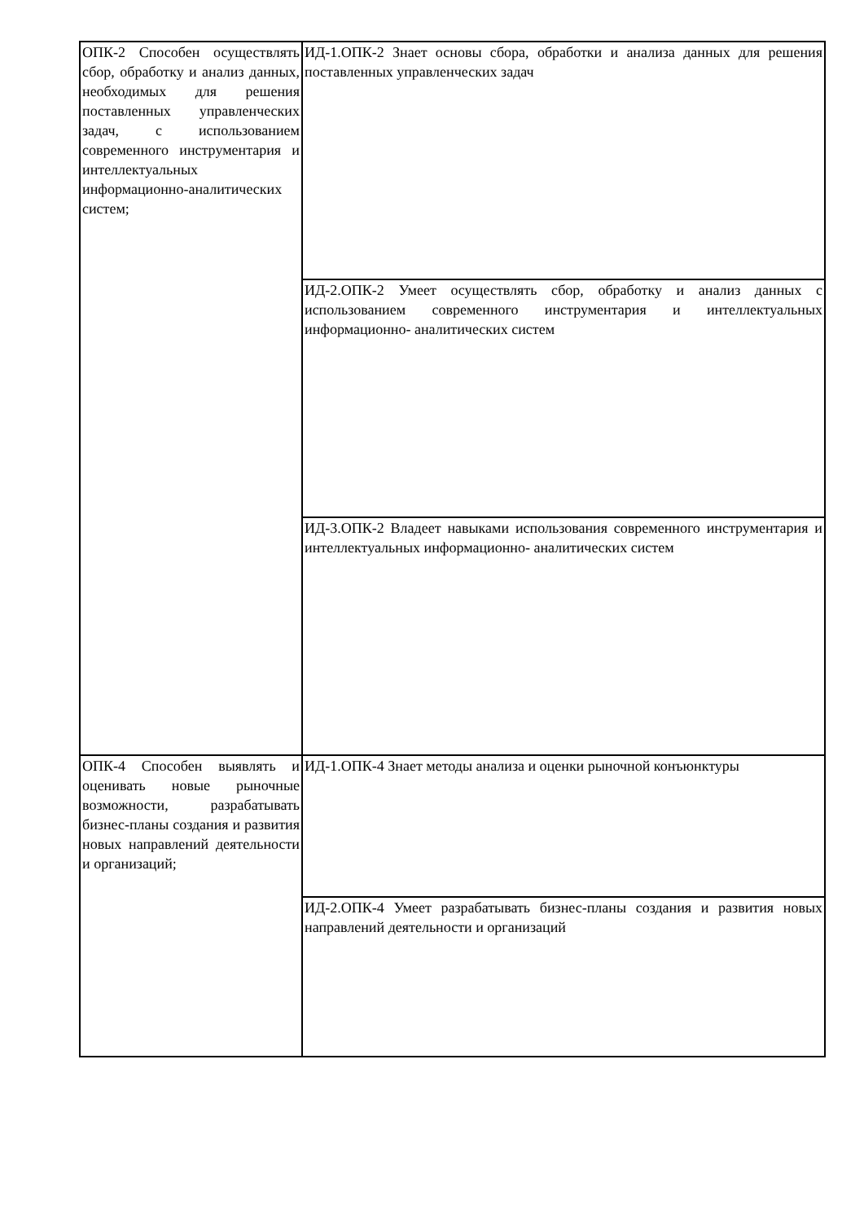| ОПК-2 Способен осуществлять сбор, обработку и анализ данных, необходимых для решения поставленных управленческих задач, с использованием современного инструментария и интеллектуальных информационно-аналитических систем; | ИД-1.ОПК-2 Знает основы сбора, обработки и анализа данных для решения поставленных управленческих задач |
| | ИД-2.ОПК-2 Умеет осуществлять сбор, обработку и анализ данных с использованием современного инструментария и интеллектуальных информационно- аналитических систем |
| | ИД-3.ОПК-2 Владеет навыками использования современного инструментария и интеллектуальных информационно- аналитических систем |
| ОПК-4 Способен выявлять и оценивать новые рыночные возможности, разрабатывать бизнес-планы создания и развития новых направлений деятельности и организаций; | ИД-1.ОПК-4 Знает методы анализа и оценки рыночной конъюнктуры |
| | ИД-2.ОПК-4 Умеет разрабатывать бизнес-планы создания и развития новых направлений деятельности и организаций |